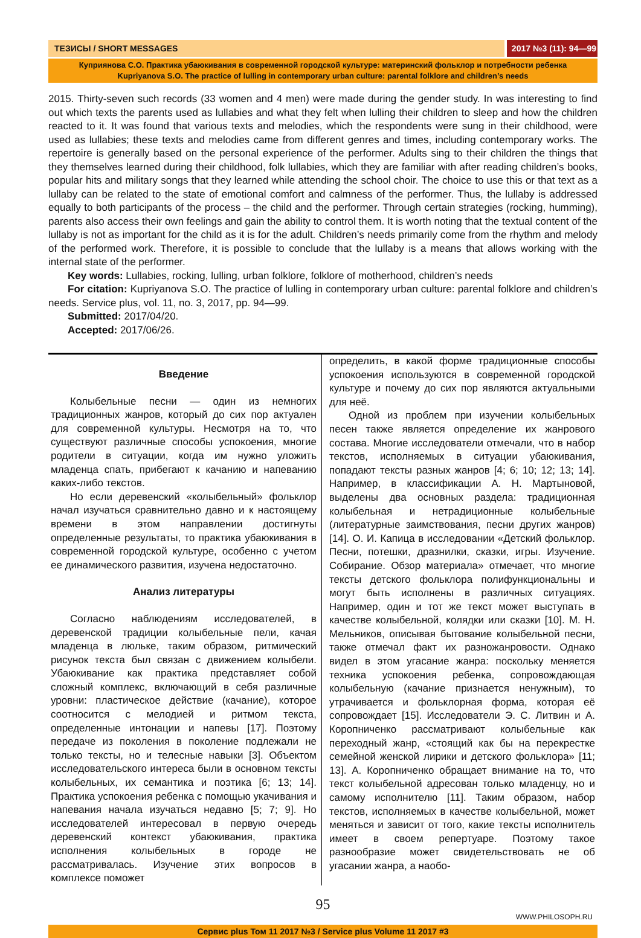ТЕЗИСЫ / SHORT MESSAGES 2017 №3 (11): 94—99
Куприянова С.О. Практика убаюкивания в современной городской культуре: материнский фольклор и потребности ребенка
Kupriyanova S.O. The practice of lulling in contemporary urban culture: parental folklore and children’s needs
2015. Thirty-seven such records (33 women and 4 men) were made during the gender study. In was interesting to find out which texts the parents used as lullabies and what they felt when lulling their children to sleep and how the children reacted to it. It was found that various texts and melodies, which the respondents were sung in their childhood, were used as lullabies; these texts and melodies came from different genres and times, including contemporary works. The repertoire is generally based on the personal experience of the performer. Adults sing to their children the things that they themselves learned during their childhood, folk lullabies, which they are familiar with after reading children’s books, popular hits and military songs that they learned while attending the school choir. The choice to use this or that text as a lullaby can be related to the state of emotional comfort and calmness of the performer. Thus, the lullaby is addressed equally to both participants of the process – the child and the performer. Through certain strategies (rocking, humming), parents also access their own feelings and gain the ability to control them. It is worth noting that the textual content of the lullaby is not as important for the child as it is for the adult. Children’s needs primarily come from the rhythm and melody of the performed work. Therefore, it is possible to conclude that the lullaby is a means that allows working with the internal state of the performer.
Key words: Lullabies, rocking, lulling, urban folklore, folklore of motherhood, children’s needs
For citation: Kupriyanova S.O. The practice of lulling in contemporary urban culture: parental folklore and children’s needs. Service plus, vol. 11, no. 3, 2017, pp. 94—99.
Submitted: 2017/04/20.
Accepted: 2017/06/26.
Введение
Колыбельные песни — один из немногих традиционных жанров, который до сих пор актуален для современной культуры. Несмотря на то, что существуют различные способы успокоения, многие родители в ситуации, когда им нужно уложить младенца спать, прибегают к качанию и напеванию каких-либо текстов.
Но если деревенский «колыбельный» фольклор начал изучаться сравнительно давно и к настоящему времени в этом направлении достигнуты определенные результаты, то практика убаюкивания в современной городской культуре, особенно с учетом ее динамического развития, изучена недостаточно.
Анализ литературы
Согласно наблюдениям исследователей, в деревенской традиции колыбельные пели, качая младенца в люльке, таким образом, ритмический рисунок текста был связан с движением колыбели. Убаюкивание как практика представляет собой сложный комплекс, включающий в себя различные уровни: пластическое действие (качание), которое соотносится с мелодией и ритмом текста, определенные интонации и напевы [17]. Поэтому передаче из поколения в поколение подлежали не только тексты, но и телесные навыки [3]. Объектом исследовательского интереса были в основном тексты колыбельных, их семантика и поэтика [6; 13; 14]. Практика успокоения ребенка с помощью укачивания и напевания начала изучаться недавно [5; 7; 9]. Но исследователей интересовал в первую очередь деревенский контекст убаюкивания, практика исполнения колыбельных в городе не рассматривалась. Изучение этих вопросов в комплексе поможет
определить, в какой форме традиционные способы успокоения используются в современной городской культуре и почему до сих пор являются актуальными для неё.
Одной из проблем при изучении колыбельных песен также является определение их жанрового состава. Многие исследователи отмечали, что в набор текстов, исполняемых в ситуации убаюкивания, попадают тексты разных жанров [4; 6; 10; 12; 13; 14]. Например, в классификации А. Н. Мартыновой, выделены два основных раздела: традиционная колыбельная и нетрадиционные колыбельные (литературные заимствования, песни других жанров) [14]. О. И. Капица в исследовании «Детский фольклор. Песни, потешки, дразнилки, сказки, игры. Изучение. Собирание. Обзор материала» отмечает, что многие тексты детского фольклора полифункциональны и могут быть исполнены в различных ситуациях. Например, один и тот же текст может выступать в качестве колыбельной, колядки или сказки [10]. М. Н. Мельников, описывая бытование колыбельной песни, также отмечал факт их разножанровости. Однако видел в этом угасание жанра: поскольку меняется техника успокоения ребенка, сопровождающая колыбельную (качание признается ненужным), то утрачивается и фольклорная форма, которая её сопровождает [15]. Исследователи Э. С. Литвин и А. Коропниченко рассматривают колыбельные как переходный жанр, «стоящий как бы на перекрестке семейной женской лирики и детского фольклора» [11; 13]. А. Коропниченко обращает внимание на то, что текст колыбельной адресован только младенцу, но и самому исполнителю [11]. Таким образом, набор текстов, исполняемых в качестве колыбельной, может меняться и зависит от того, какие тексты исполнитель имеет в своем репертуаре. Поэтому такое разнообразие может свидетельствовать не об угасании жанра, а наобо-
95
WWW.PHILOSOPH.RU
Сервис plus Том 11 2017 №3 / Service plus Volume 11 2017 #3